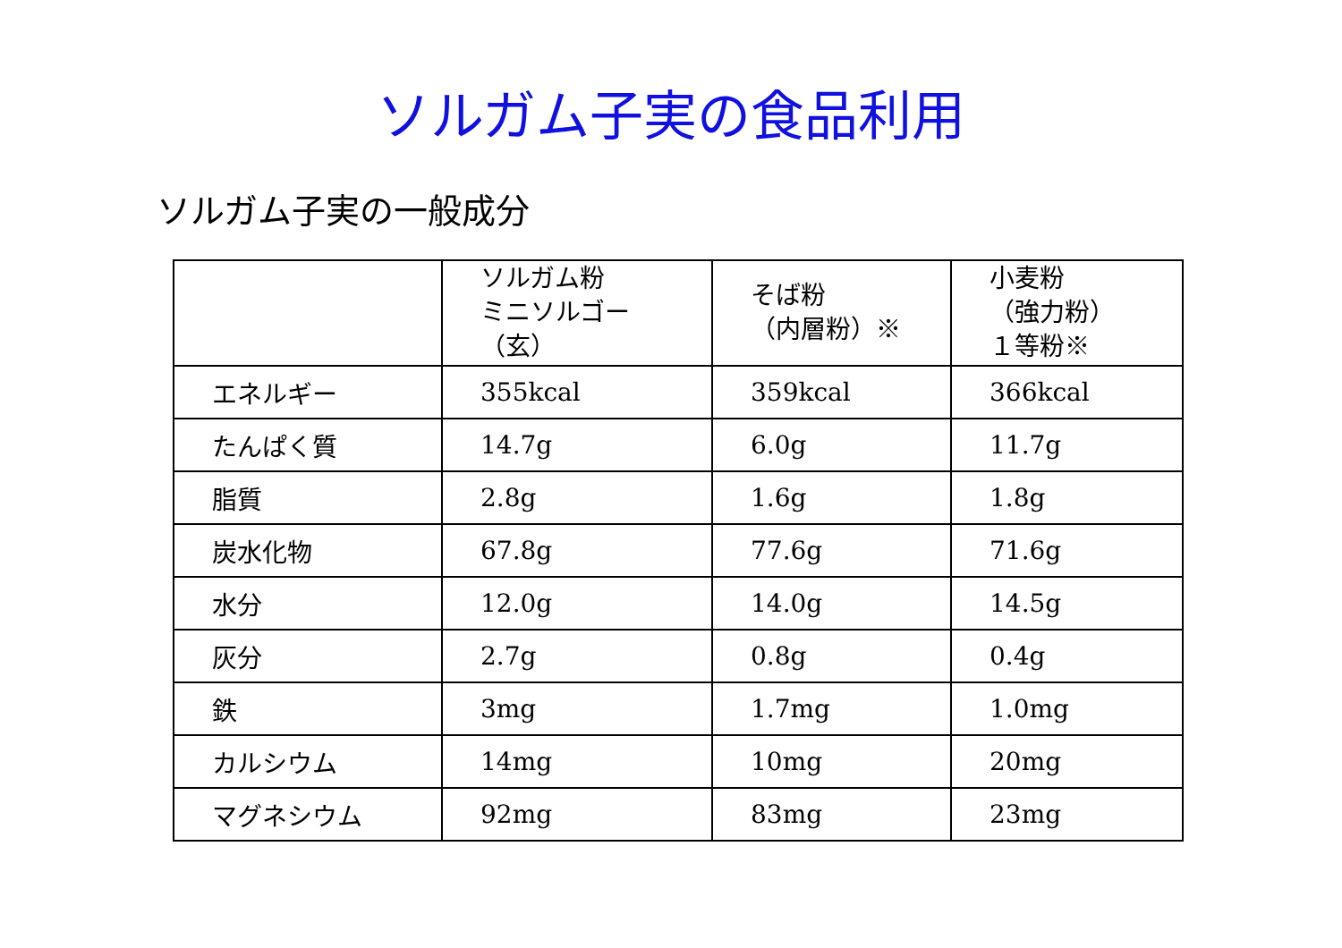ソルガム子実の食品利用
ソルガム子実の一般成分
| | ソルガム粉 ミニソルゴー （玄） | そば粉 （内層粉）※ | 小麦粉 （強力粉） １等粉※ |
| --- | --- | --- | --- |
| エネルギー | 355kcal | 359kcal | 366kcal |
| たんぱく質 | 14.7g | 6.0g | 11.7g |
| 脂質 | 2.8g | 1.6g | 1.8g |
| 炭水化物 | 67.8g | 77.6g | 71.6g |
| 水分 | 12.0g | 14.0g | 14.5g |
| 灰分 | 2.7g | 0.8g | 0.4g |
| 鉄 | 3mg | 1.7mg | 1.0mg |
| カルシウム | 14mg | 10mg | 20mg |
| マグネシウム | 92mg | 83mg | 23mg |